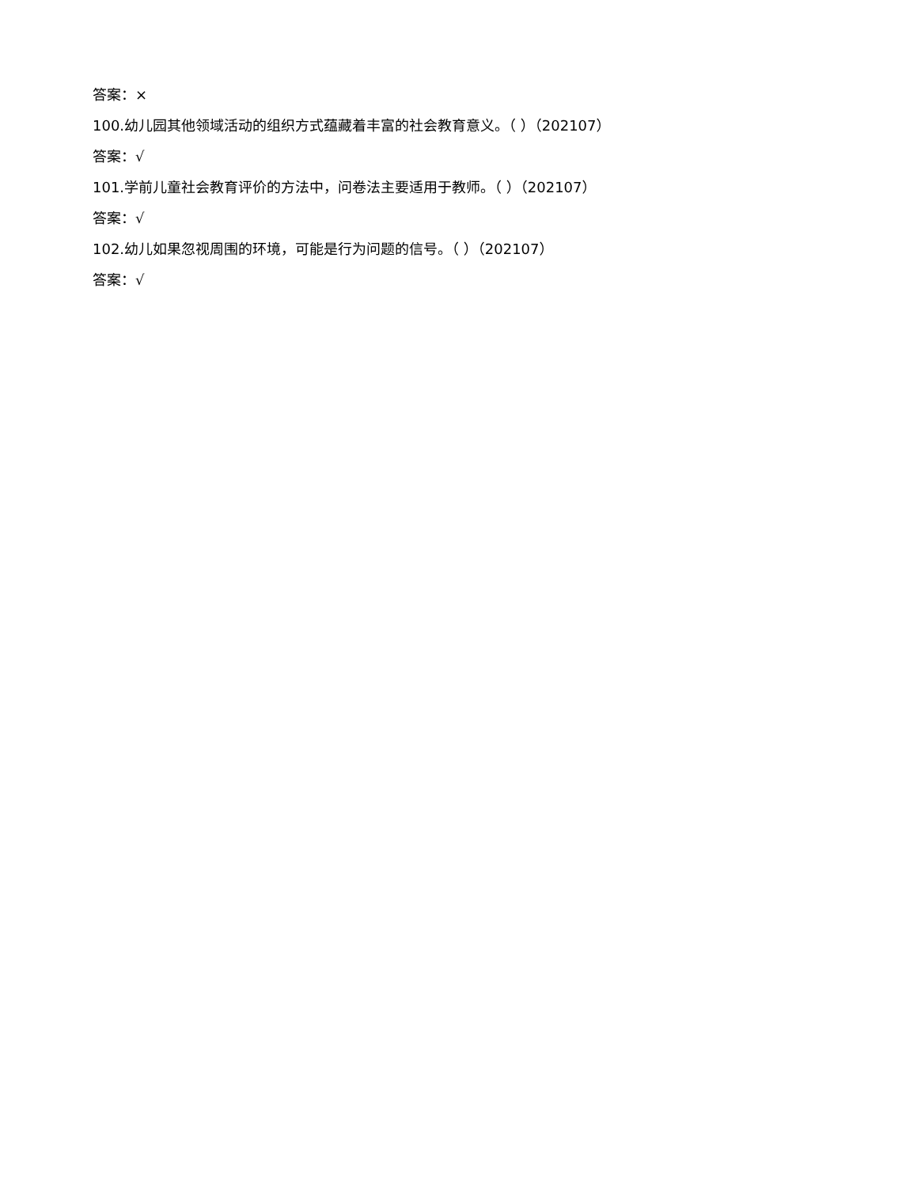答案：×
100.幼儿园其他领域活动的组织方式蕴藏着丰富的社会教育意义。（ ）（202107）
答案：√
101.学前儿童社会教育评价的方法中，问卷法主要适用于教师。（ ）（202107）
答案：√
102.幼儿如果忽视周围的环境，可能是行为问题的信号。（ ）（202107）
答案：√